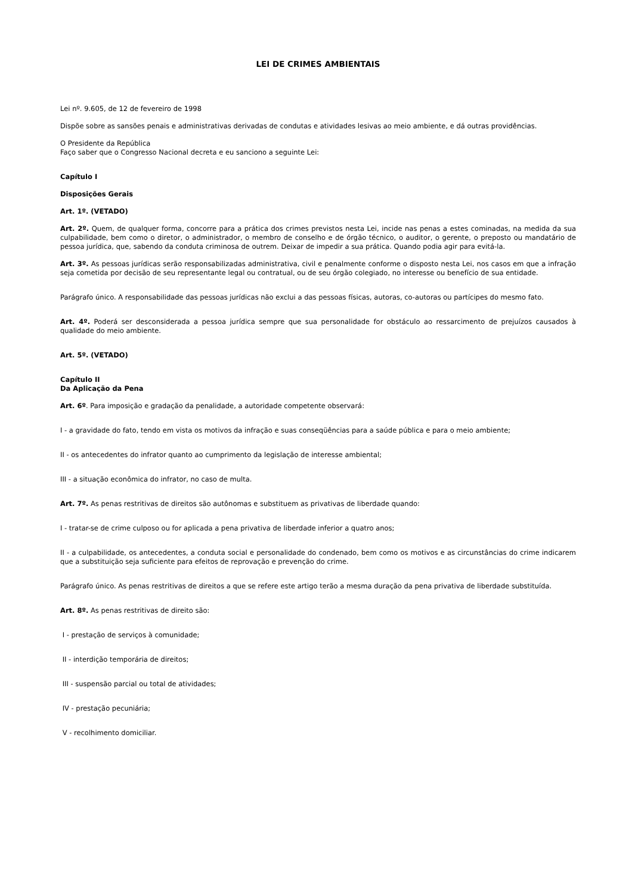LEI DE CRIMES AMBIENTAIS
Lei nº. 9.605, de 12 de fevereiro de 1998
Dispõe sobre as sansões penais e administrativas derivadas de condutas e atividades lesivas ao meio ambiente, e dá outras providências.
O Presidente da República
Faço saber que o Congresso Nacional decreta e eu sanciono a seguinte Lei:
Capítulo I
Disposições Gerais
Art. 1º. (VETADO)
Art. 2º. Quem, de qualquer forma, concorre para a prática dos crimes previstos nesta Lei, incide nas penas a estes cominadas, na medida da sua culpabilidade, bem como o diretor, o administrador, o membro de conselho e de órgão técnico, o auditor, o gerente, o preposto ou mandatário de pessoa jurídica, que, sabendo da conduta criminosa de outrem. Deixar de impedir a sua prática. Quando podia agir para evitá-la.
Art. 3º. As pessoas jurídicas serão responsabilizadas administrativa, civil e penalmente conforme o disposto nesta Lei, nos casos em que a infração seja cometida por decisão de seu representante legal ou contratual, ou de seu órgão colegiado, no interesse ou benefício de sua entidade.
Parágrafo único. A responsabilidade das pessoas jurídicas não exclui a das pessoas físicas, autoras, co-autoras ou partícipes do mesmo fato.
Art. 4º. Poderá ser desconsiderada a pessoa jurídica sempre que sua personalidade for obstáculo ao ressarcimento de prejuízos causados à qualidade do meio ambiente.
Art. 5º. (VETADO)
Capítulo II
Da Aplicação da Pena
Art. 6º. Para imposição e gradação da penalidade, a autoridade competente observará:
I - a gravidade do fato, tendo em vista os motivos da infração e suas conseqüências para a saúde pública e para o meio ambiente;
II - os antecedentes do infrator quanto ao cumprimento da legislação de interesse ambiental;
III - a situação econômica do infrator, no caso de multa.
Art. 7º. As penas restritivas de direitos são autônomas e substituem as privativas de liberdade quando:
I - tratar-se de crime culposo ou for aplicada a pena privativa de liberdade inferior a quatro anos;
II - a culpabilidade, os antecedentes, a conduta social e personalidade do condenado, bem como os motivos e as circunstâncias do crime indicarem que a substituição seja suficiente para efeitos de reprovação e prevenção do crime.
Parágrafo único. As penas restritivas de direitos a que se refere este artigo terão a mesma duração da pena privativa de liberdade substituída.
Art. 8º. As penas restritivas de direito são:
I - prestação de serviços à comunidade;
II - interdição temporária de direitos;
III - suspensão parcial ou total de atividades;
IV - prestação pecuniária;
V - recolhimento domiciliar.